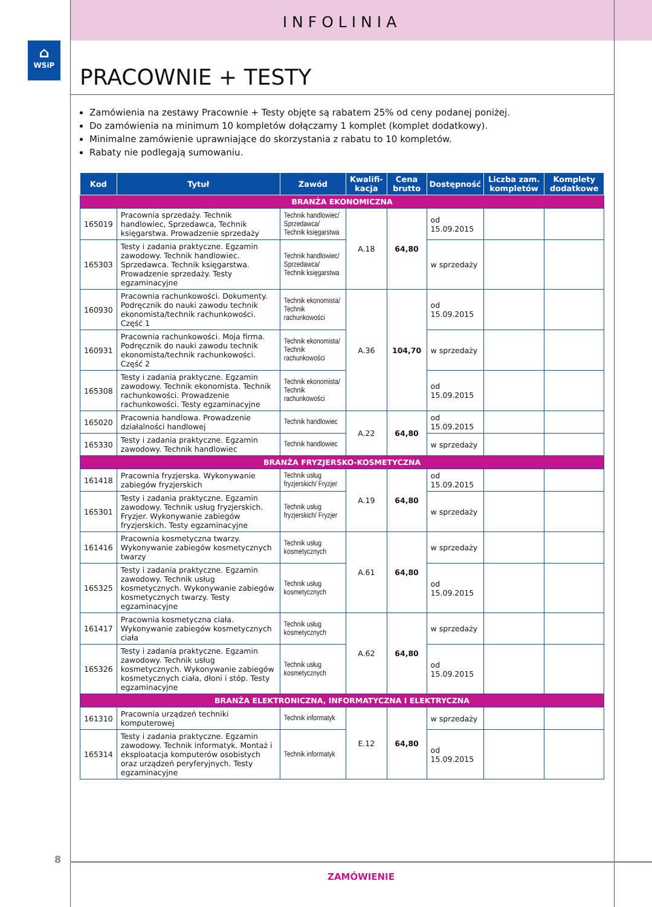⌂
WSiP
INFOLINIA
PRACOWNIE + TESTY
Zamówienia na zestawy Pracownie + Testy objęte są rabatem 25% od ceny podanej poniżej.
Do zamówienia na minimum 10 kompletów dołączamy 1 komplet (komplet dodatkowy).
Minimalne zamówienie uprawniające do skorzystania z rabatu to 10 kompletów.
Rabaty nie podlegają sumowaniu.
| Kod | Tytuł | Zawód | Kwalifi-kacja | Cena brutto | Dostępność | Liczba zam. kompletów | Komplety dodatkowe |
| --- | --- | --- | --- | --- | --- | --- | --- |
| BRANŻA EKONOMICZNA | | | | | | | |
| 165019 | Pracownia sprzedaży. Technik handlowiec, Sprzedawca, Technik księgarstwa. Prowadzenie sprzedaży | Technik handlowiec/ Sprzedawca/ Technik księgarstwa | A.18 | 64,80 | od 15.09.2015 | | |
| 165303 | Testy i zadania praktyczne. Egzamin zawodowy. Technik handlowiec. Sprzedawca. Technik księgarstwa. Prowadzenie sprzedaży. Testy egzaminacyjne | Technik handlowiec/ Sprzedawca/ Technik księgarstwa | | | w sprzedaży | | |
| 160930 | Pracownia rachunkowości. Dokumenty. Podręcznik do nauki zawodu technik ekonomista/technik rachunkowości. Część 1 | Technik ekonomista/ Technik rachunkowości | A.36 | 104,70 | od 15.09.2015 | | |
| 160931 | Pracownia rachunkowości. Moja firma. Podręcznik do nauki zawodu technik ekonomista/technik rachunkowości. Część 2 | Technik ekonomista/ Technik rachunkowości | | | w sprzedaży | | |
| 165308 | Testy i zadania praktyczne. Egzamin zawodowy. Technik ekonomista. Technik rachunkowości. Prowadzenie rachunkowości. Testy egzaminacyjne | Technik ekonomista/ Technik rachunkowości | | | od 15.09.2015 | | |
| 165020 | Pracownia handlowa. Prowadzenie działalności handlowej | Technik handlowiec | A.22 | 64,80 | od 15.09.2015 | | |
| 165330 | Testy i zadania praktyczne. Egzamin zawodowy. Technik handlowiec | Technik handlowiec | | | w sprzedaży | | |
| BRANŻA FRYZJERSKO-KOSMETYCZNA | | | | | | | |
| 161418 | Pracownia fryzjerska. Wykonywanie zabiegów fryzjerskich | Technik usług fryzjerskich/ Fryzjer | A.19 | 64,80 | od 15.09.2015 | | |
| 165301 | Testy i zadania praktyczne. Egzamin zawodowy. Technik usług fryzjerskich. Fryzjer. Wykonywanie zabiegów fryzjerskich. Testy egzaminacyjne | Technik usług fryzjerskich/ Fryzjer | | | w sprzedaży | | |
| 161416 | Pracownia kosmetyczna twarzy. Wykonywanie zabiegów kosmetycznych twarzy | Technik usług kosmetycznych | A.61 | 64,80 | w sprzedaży | | |
| 165325 | Testy i zadania praktyczne. Egzamin zawodowy. Technik usług kosmetycznych. Wykonywanie zabiegów kosmetycznych twarzy. Testy egzaminacyjne | Technik usług kosmetycznych | | | od 15.09.2015 | | |
| 161417 | Pracownia kosmetyczna ciała. Wykonywanie zabiegów kosmetycznych ciała | Technik usług kosmetycznych | A.62 | 64,80 | w sprzedaży | | |
| 165326 | Testy i zadania praktyczne. Egzamin zawodowy. Technik usług kosmetycznych. Wykonywanie zabiegów kosmetycznych ciała, dłoni i stóp. Testy egzaminacyjne | Technik usług kosmetycznych | | | od 15.09.2015 | | |
| BRANŻA ELEKTRONICZNA, INFORMATYCZNA I ELEKTRYCZNA | | | | | | | |
| 161310 | Pracownia urządzeń techniki komputerowej | Technik informatyk | E.12 | 64,80 | w sprzedaży | | |
| 165314 | Testy i zadania praktyczne. Egzamin zawodowy. Technik informatyk. Montaż i eksploatacja komputerów osobistych oraz urządzeń peryferyjnych. Testy egzaminacyjne | Technik informatyk | | | od 15.09.2015 | | |
8
ZAMÓWIENIE